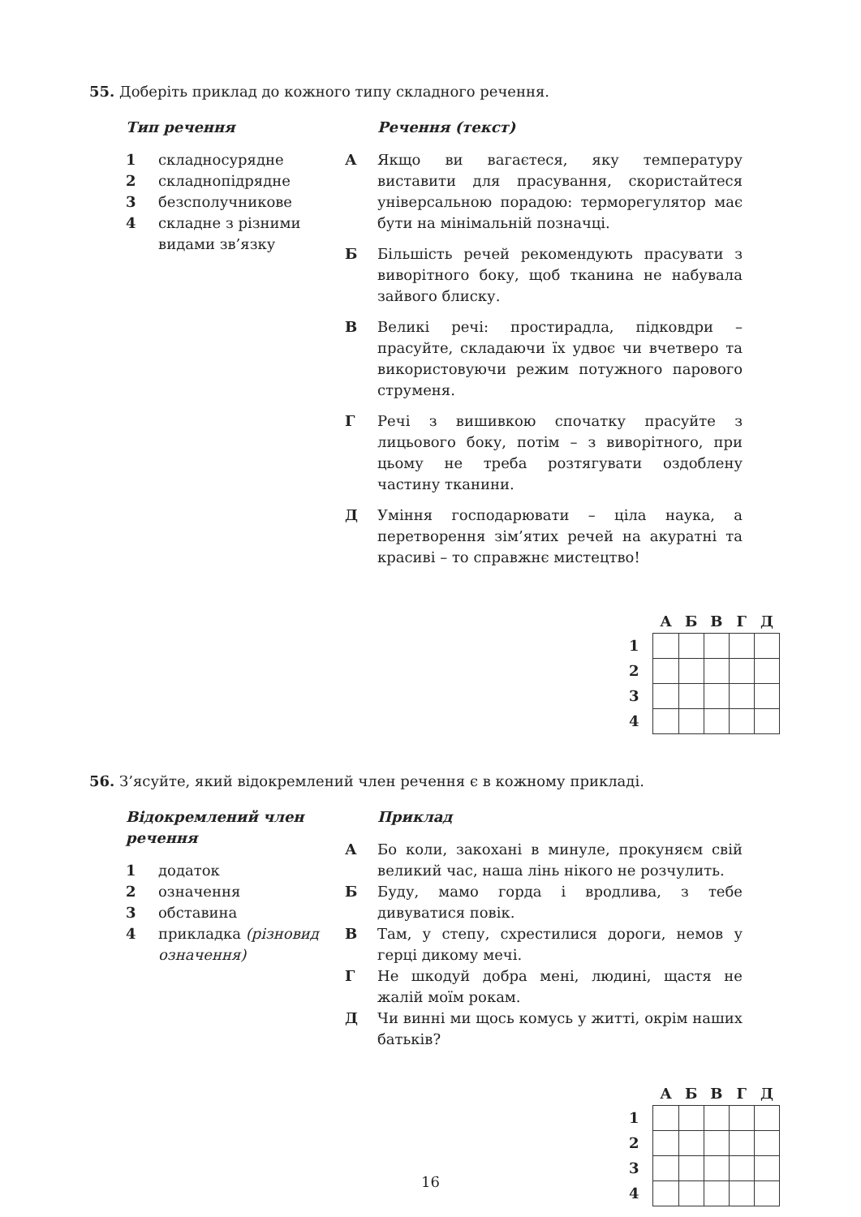55. Доберіть приклад до кожного типу складного речення.
Тип речення
1 складносурядне
2 складнопідрядне
3 безсполучникове
4 складне з різними видами зв’язку
Речення (текст)
А Якщо ви вагаєтеся, яку температуру виставити для прасування, скористайтеся універсальною порадою: терморегулятор має бути на мінімальній позначці.
Б Більшість речей рекомендують прасувати з виворітного боку, щоб тканина не набувала зайвого блиску.
В Великі речі: простирадла, підковдри – прасуйте, складаючи їх удвоє чи вчетверо та використовуючи режим потужного парового струменя.
Г Речі з вишивкою спочатку прасуйте з лицьового боку, потім – з виворітного, при цьому не треба розтягувати оздоблену частину тканини.
Д Уміння господарювати – ціла наука, а перетворення зім’ятих речей на акуратні та красиві – то справжнє мистецтво!
| | А | Б | В | Г | Д |
| --- | --- | --- | --- | --- | --- |
| 1 | | | | | |
| 2 | | | | | |
| 3 | | | | | |
| 4 | | | | | |
56. З’ясуйте, який відокремлений член речення є в кожному прикладі.
Відокремлений член речення
1 додаток
2 означення
3 обставина
4 прикладка (різновид означення)
Приклад
А Бо коли, закохані в минуле, прокуняєм свій великий час, наша лінь нікого не розчулить.
Б Буду, мамо горда і вродлива, з тебе дивуватися повік.
В Там, у степу, схрестилися дороги, немов у герці дикому мечі.
Г Не шкодуй добра мені, людині, щастя не жалій моїм рокам.
Д Чи винні ми щось комусь у житті, окрім наших батьків?
| | А | Б | В | Г | Д |
| --- | --- | --- | --- | --- | --- |
| 1 | | | | | |
| 2 | | | | | |
| 3 | | | | | |
| 4 | | | | | |
16